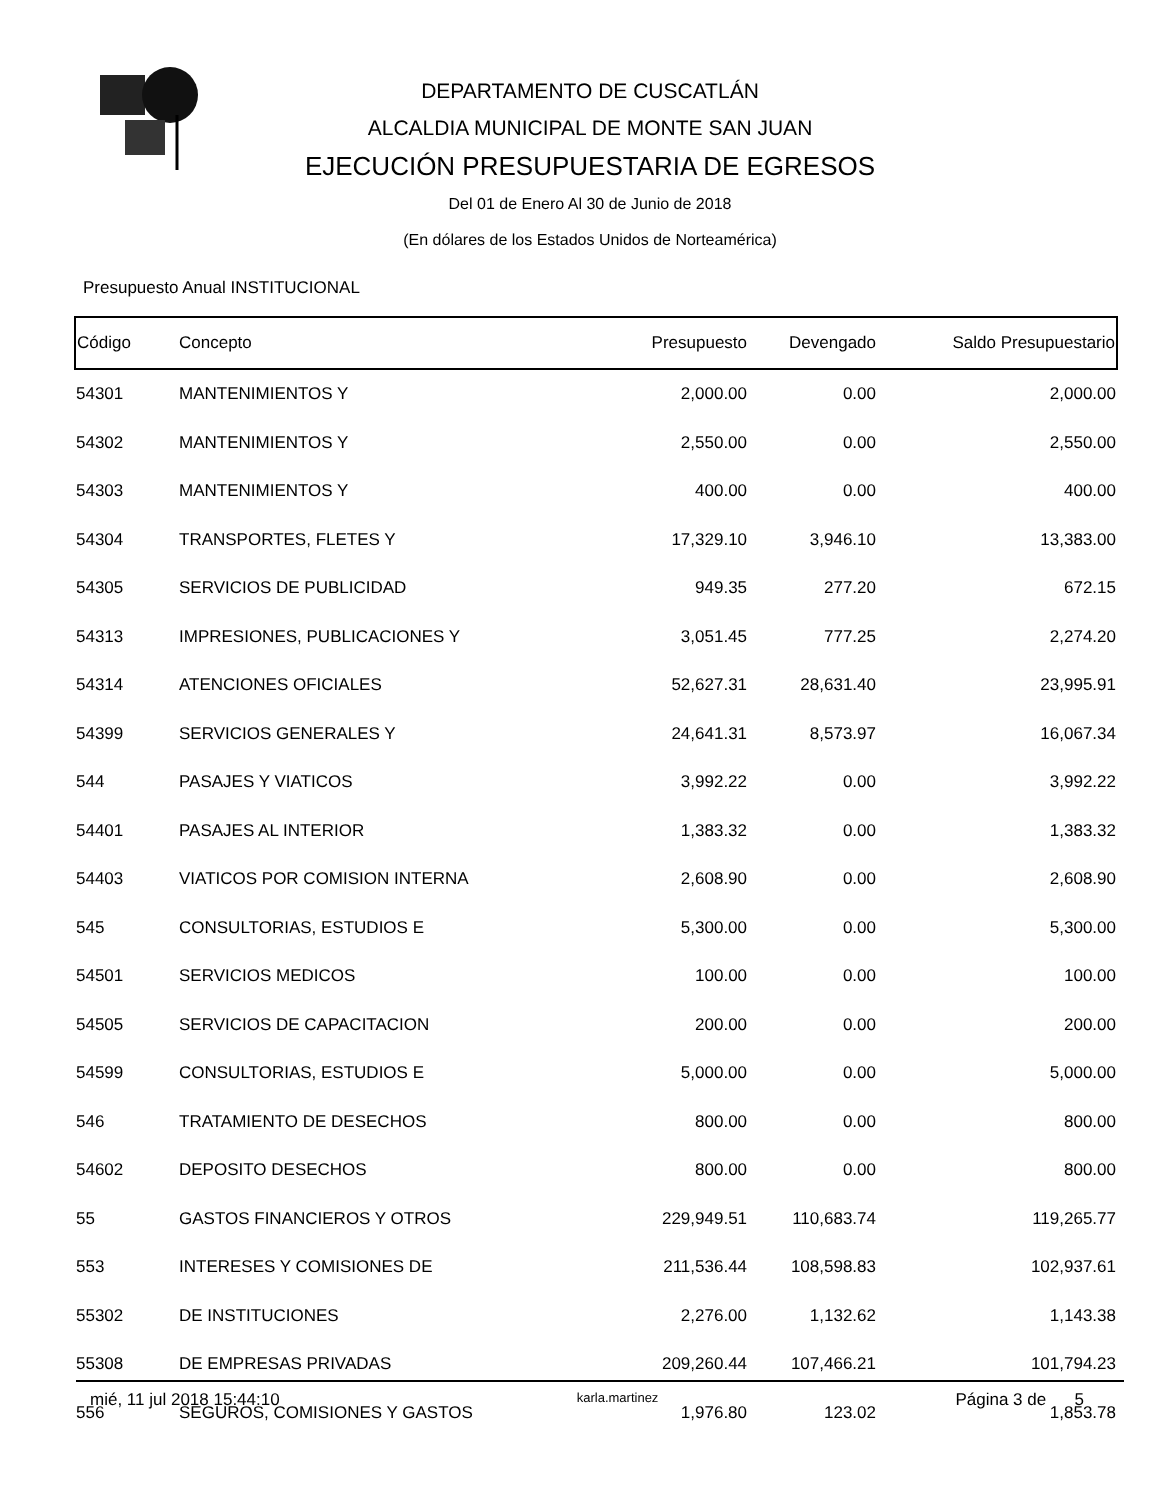DEPARTAMENTO DE CUSCATLÁN
ALCALDIA MUNICIPAL DE MONTE SAN JUAN
EJECUCIÓN PRESUPUESTARIA DE EGRESOS
Del 01 de Enero Al 30 de Junio de 2018
(En dólares de los Estados Unidos de Norteamérica)
Presupuesto Anual INSTITUCIONAL
| Código | Concepto | Presupuesto | Devengado | Saldo Presupuestario |
| --- | --- | --- | --- | --- |
| 54301 | MANTENIMIENTOS Y | 2,000.00 | 0.00 | 2,000.00 |
| 54302 | MANTENIMIENTOS Y | 2,550.00 | 0.00 | 2,550.00 |
| 54303 | MANTENIMIENTOS Y | 400.00 | 0.00 | 400.00 |
| 54304 | TRANSPORTES, FLETES Y | 17,329.10 | 3,946.10 | 13,383.00 |
| 54305 | SERVICIOS DE PUBLICIDAD | 949.35 | 277.20 | 672.15 |
| 54313 | IMPRESIONES, PUBLICACIONES Y | 3,051.45 | 777.25 | 2,274.20 |
| 54314 | ATENCIONES OFICIALES | 52,627.31 | 28,631.40 | 23,995.91 |
| 54399 | SERVICIOS GENERALES Y | 24,641.31 | 8,573.97 | 16,067.34 |
| 544 | PASAJES Y VIATICOS | 3,992.22 | 0.00 | 3,992.22 |
| 54401 | PASAJES AL INTERIOR | 1,383.32 | 0.00 | 1,383.32 |
| 54403 | VIATICOS POR COMISION INTERNA | 2,608.90 | 0.00 | 2,608.90 |
| 545 | CONSULTORIAS, ESTUDIOS E | 5,300.00 | 0.00 | 5,300.00 |
| 54501 | SERVICIOS MEDICOS | 100.00 | 0.00 | 100.00 |
| 54505 | SERVICIOS DE CAPACITACION | 200.00 | 0.00 | 200.00 |
| 54599 | CONSULTORIAS, ESTUDIOS E | 5,000.00 | 0.00 | 5,000.00 |
| 546 | TRATAMIENTO DE DESECHOS | 800.00 | 0.00 | 800.00 |
| 54602 | DEPOSITO DESECHOS | 800.00 | 0.00 | 800.00 |
| 55 | GASTOS FINANCIEROS Y OTROS | 229,949.51 | 110,683.74 | 119,265.77 |
| 553 | INTERESES Y COMISIONES DE | 211,536.44 | 108,598.83 | 102,937.61 |
| 55302 | DE INSTITUCIONES | 2,276.00 | 1,132.62 | 1,143.38 |
| 55308 | DE EMPRESAS PRIVADAS | 209,260.44 | 107,466.21 | 101,794.23 |
| 556 | SEGUROS, COMISIONES Y GASTOS | 1,976.80 | 123.02 | 1,853.78 |
mié, 11 jul 2018 15:44:10 karla.martinez Página 3 de 5